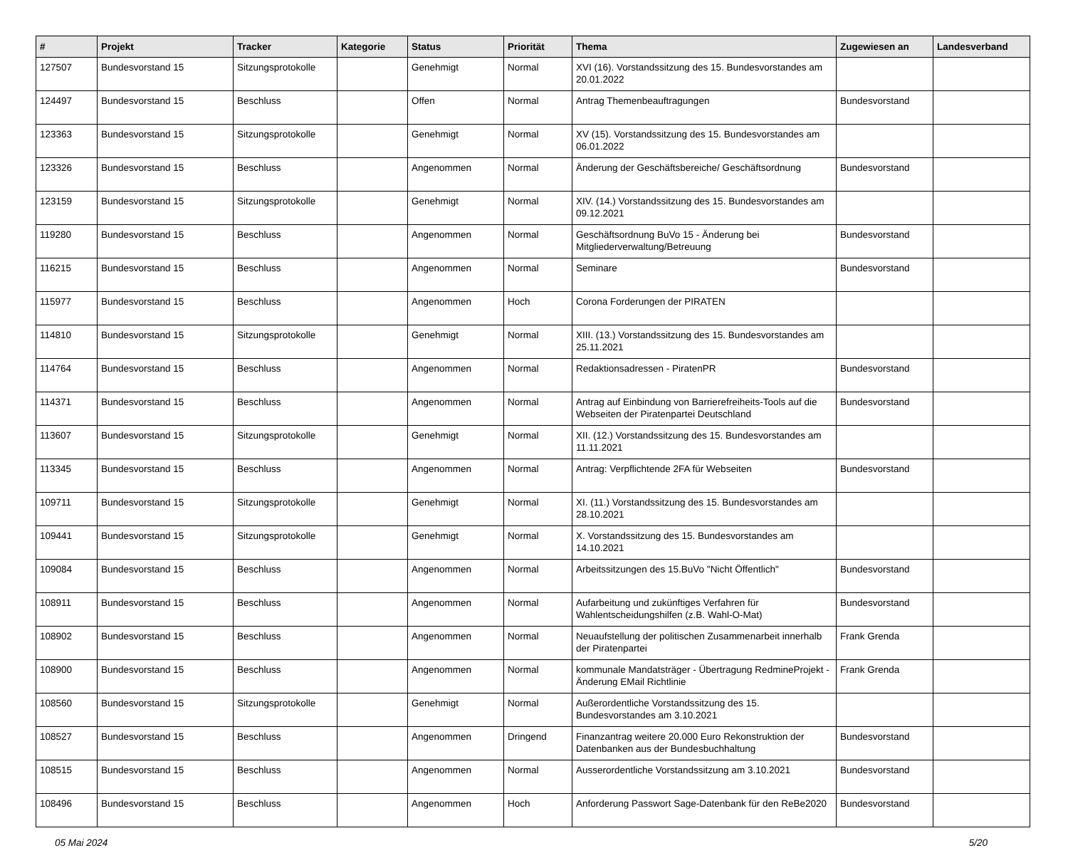| # | Projekt | Tracker | Kategorie | Status | Priorität | Thema | Zugewiesen an | Landesverband |
| --- | --- | --- | --- | --- | --- | --- | --- | --- |
| 127507 | Bundesvorstand 15 | Sitzungsprotokolle | | Genehmigt | Normal | XVI (16). Vorstandssitzung des 15. Bundesvorstandes am 20.01.2022 | | |
| 124497 | Bundesvorstand 15 | Beschluss | | Offen | Normal | Antrag Themenbeauftragungen | Bundesvorstand | |
| 123363 | Bundesvorstand 15 | Sitzungsprotokolle | | Genehmigt | Normal | XV (15). Vorstandssitzung des 15. Bundesvorstandes am 06.01.2022 | | |
| 123326 | Bundesvorstand 15 | Beschluss | | Angenommen | Normal | Änderung der Geschäftsbereiche/ Geschäftsordnung | Bundesvorstand | |
| 123159 | Bundesvorstand 15 | Sitzungsprotokolle | | Genehmigt | Normal | XIV. (14.) Vorstandssitzung des 15. Bundesvorstandes am 09.12.2021 | | |
| 119280 | Bundesvorstand 15 | Beschluss | | Angenommen | Normal | Geschäftsordnung BuVo 15 - Änderung bei Mitgliederverwaltung/Betreuung | Bundesvorstand | |
| 116215 | Bundesvorstand 15 | Beschluss | | Angenommen | Normal | Seminare | Bundesvorstand | |
| 115977 | Bundesvorstand 15 | Beschluss | | Angenommen | Hoch | Corona Forderungen der PIRATEN | | |
| 114810 | Bundesvorstand 15 | Sitzungsprotokolle | | Genehmigt | Normal | XIII. (13.) Vorstandssitzung des 15. Bundesvorstandes am 25.11.2021 | | |
| 114764 | Bundesvorstand 15 | Beschluss | | Angenommen | Normal | Redaktionsadressen - PiratenPR | Bundesvorstand | |
| 114371 | Bundesvorstand 15 | Beschluss | | Angenommen | Normal | Antrag auf Einbindung von Barrierefreiheits-Tools auf die Webseiten der Piratenpartei Deutschland | Bundesvorstand | |
| 113607 | Bundesvorstand 15 | Sitzungsprotokolle | | Genehmigt | Normal | XII. (12.) Vorstandssitzung des 15. Bundesvorstandes am 11.11.2021 | | |
| 113345 | Bundesvorstand 15 | Beschluss | | Angenommen | Normal | Antrag: Verpflichtende 2FA für Webseiten | Bundesvorstand | |
| 109711 | Bundesvorstand 15 | Sitzungsprotokolle | | Genehmigt | Normal | XI. (11.) Vorstandssitzung des 15. Bundesvorstandes am 28.10.2021 | | |
| 109441 | Bundesvorstand 15 | Sitzungsprotokolle | | Genehmigt | Normal | X. Vorstandssitzung des 15. Bundesvorstandes am 14.10.2021 | | |
| 109084 | Bundesvorstand 15 | Beschluss | | Angenommen | Normal | Arbeitssitzungen des 15.BuVo "Nicht Öffentlich" | Bundesvorstand | |
| 108911 | Bundesvorstand 15 | Beschluss | | Angenommen | Normal | Aufarbeitung und zukünftiges Verfahren für Wahlentscheidungshilfen (z.B. Wahl-O-Mat) | Bundesvorstand | |
| 108902 | Bundesvorstand 15 | Beschluss | | Angenommen | Normal | Neuaufstellung der politischen Zusammenarbeit innerhalb der Piratenpartei | Frank Grenda | |
| 108900 | Bundesvorstand 15 | Beschluss | | Angenommen | Normal | kommunale Mandatsträger - Übertragung RedmineProjekt - Änderung EMail Richtlinie | Frank Grenda | |
| 108560 | Bundesvorstand 15 | Sitzungsprotokolle | | Genehmigt | Normal | Außerordentliche Vorstandssitzung des 15. Bundesvorstandes am 3.10.2021 | | |
| 108527 | Bundesvorstand 15 | Beschluss | | Angenommen | Dringend | Finanzantrag weitere 20.000 Euro Rekonstruktion der Datenbanken aus der Bundesbuchhaltung | Bundesvorstand | |
| 108515 | Bundesvorstand 15 | Beschluss | | Angenommen | Normal | Ausserordentliche Vorstandssitzung am 3.10.2021 | Bundesvorstand | |
| 108496 | Bundesvorstand 15 | Beschluss | | Angenommen | Hoch | Anforderung Passwort Sage-Datenbank für den ReBe2020 | Bundesvorstand | |
05 Mai 2024 5/20